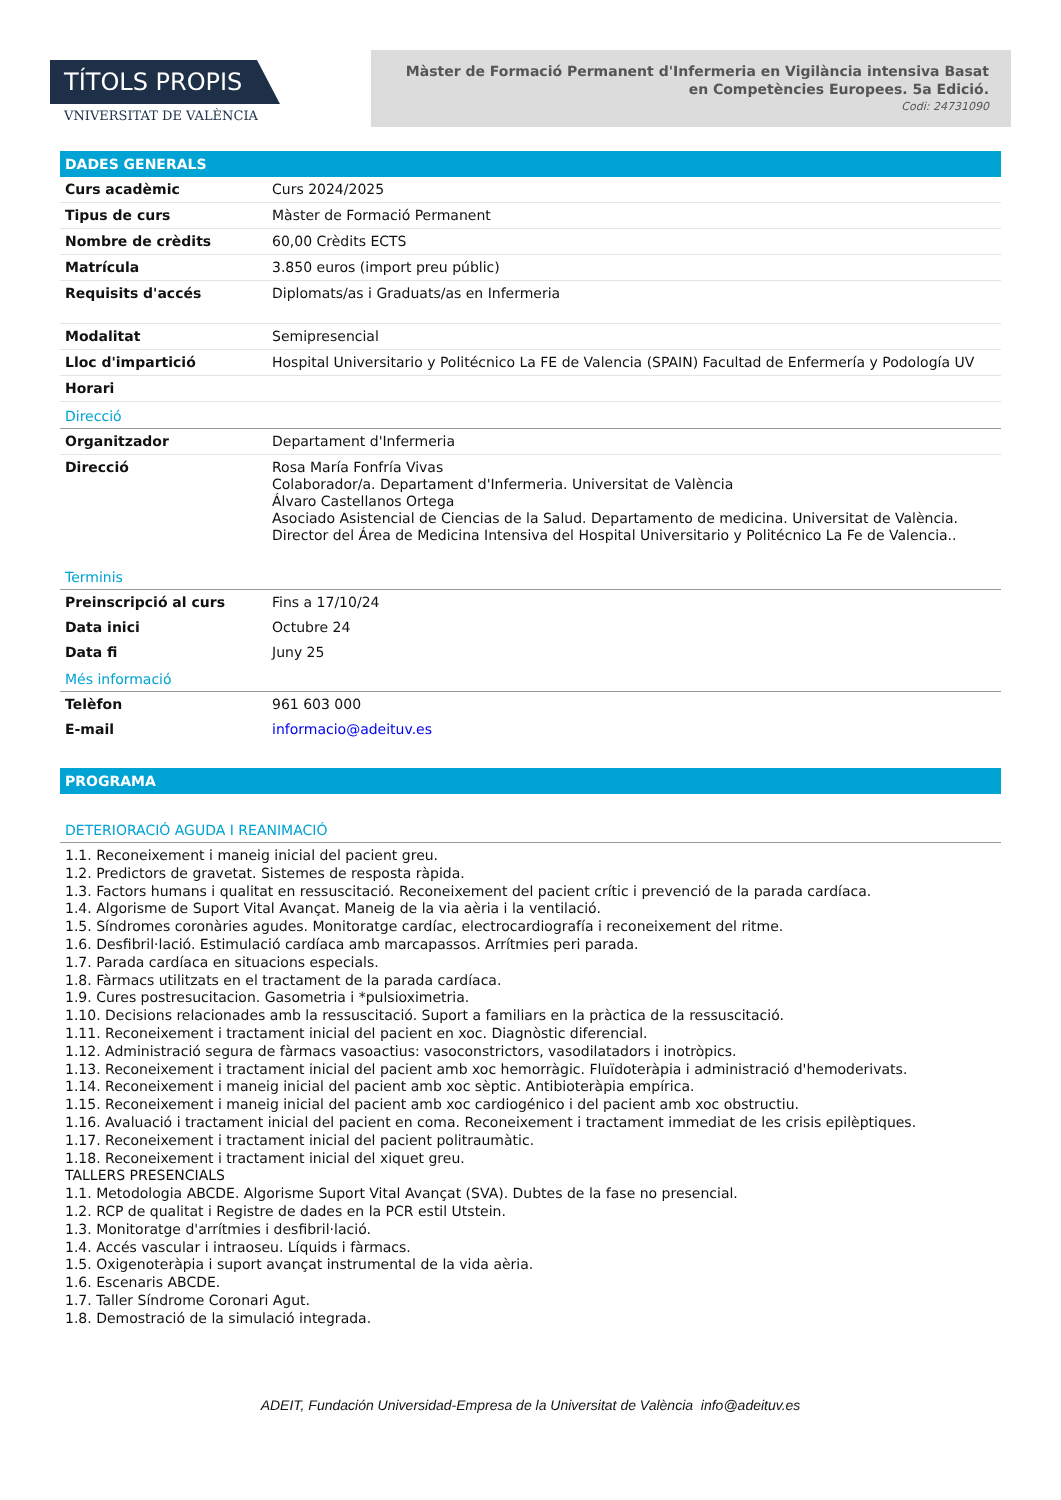TÍTOLS PROPIS
VNIVERSITAT DE VALÈNCIA
Màster de Formació Permanent d'Infermeria en Vigilància intensiva Basat en Competències Europees. 5a Edició.
Codi: 24731090
DADES GENERALS
| Curs acadèmic | Curs 2024/2025 |
| Tipus de curs | Màster de Formació Permanent |
| Nombre de crèdits | 60,00 Crèdits ECTS |
| Matrícula | 3.850 euros (import preu públic) |
| Requisits d'accés | Diplomats/as i Graduats/as en Infermeria |
| Modalitat | Semipresencial |
| Lloc d'impartició | Hospital Universitario y Politécnico La FE de Valencia (SPAIN) Facultad de Enfermería y Podología UV |
| Horari | |
Direcció
| Organitzador | Departament d'Infermeria |
| Direcció | Rosa María Fonfría Vivas Colaborador/a. Departament d'Infermeria. Universitat de València Álvaro Castellanos Ortega Asociado Asistencial de Ciencias de la Salud. Departamento de medicina. Universitat de València. Director del Área de Medicina Intensiva del Hospital Universitario y Politécnico La Fe de Valencia.. |
Terminis
| Preinscripció al curs | Fins a 17/10/24 |
| Data inici | Octubre 24 |
| Data fi | Juny 25 |
Més informació
| Telèfon | 961 603 000 |
| E-mail | informacio@adeituv.es |
PROGRAMA
DETERIORACIÓ AGUDA I REANIMACIÓ
1.1. Reconeixement i maneig inicial del pacient greu.
1.2. Predictors de gravetat. Sistemes de resposta ràpida.
1.3. Factors humans i qualitat en ressuscitació. Reconeixement del pacient crític i prevenció de la parada cardíaca.
1.4. Algorisme de Suport Vital Avançat. Maneig de la via aèria i la ventilació.
1.5. Síndromes coronàries agudes. Monitoratge cardíac, electrocardiografía i reconeixement del ritme.
1.6. Desfibril·lació. Estimulació cardíaca amb marcapassos. Arrítmies peri parada.
1.7. Parada cardíaca en situacions especials.
1.8. Fàrmacs utilitzats en el tractament de la parada cardíaca.
1.9. Cures postresucitacion. Gasometria i *pulsioximetria.
1.10. Decisions relacionades amb la ressuscitació. Suport a familiars en la pràctica de la ressuscitació.
1.11. Reconeixement i tractament inicial del pacient en xoc. Diagnòstic diferencial.
1.12. Administració segura de fàrmacs vasoactius: vasoconstrictors, vasodilatadors i inotròpics.
1.13. Reconeixement i tractament inicial del pacient amb xoc hemorràgic. Fluïdoteràpia i administració d'hemoderivats.
1.14. Reconeixement i maneig inicial del pacient amb xoc sèptic. Antibioteràpia empírica.
1.15. Reconeixement i maneig inicial del pacient amb xoc cardiogénico i del pacient amb xoc obstructiu.
1.16. Avaluació i tractament inicial del pacient en coma. Reconeixement i tractament immediat de les crisis epilèptiques.
1.17. Reconeixement i tractament inicial del pacient politraumàtic.
1.18. Reconeixement i tractament inicial del xiquet greu.
TALLERS PRESENCIALS
1.1. Metodologia ABCDE. Algorisme Suport Vital Avançat (SVA). Dubtes de la fase no presencial.
1.2. RCP de qualitat i Registre de dades en la PCR estil Utstein.
1.3. Monitoratge d'arrítmies i desfibril·lació.
1.4. Accés vascular i intraoseu. Líquids i fàrmacs.
1.5. Oxigenoteràpia i suport avançat instrumental de la vida aèria.
1.6. Escenaris ABCDE.
1.7. Taller Síndrome Coronari Agut.
1.8. Demostració de la simulació integrada.
ADEIT, Fundación Universidad-Empresa de la Universitat de València info@adeituv.es